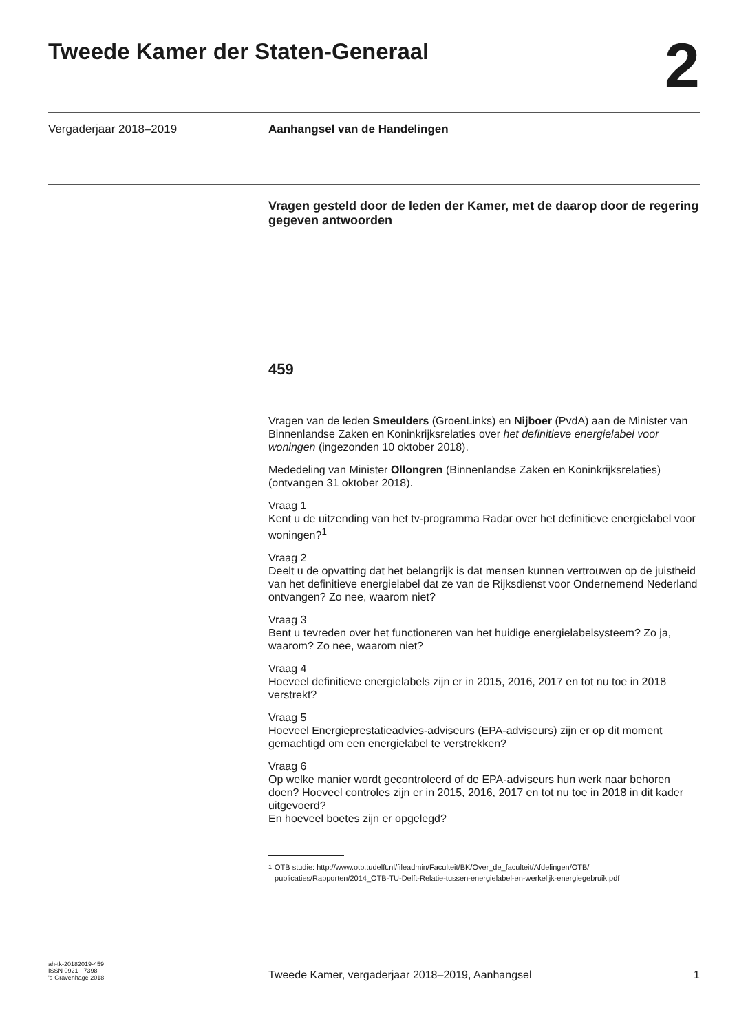Tweede Kamer der Staten-Generaal
2
Vergaderjaar 2018–2019 Aanhangsel van de Handelingen
Vragen gesteld door de leden der Kamer, met de daarop door de regering gegeven antwoorden
459
Vragen van de leden Smeulders (GroenLinks) en Nijboer (PvdA) aan de Minister van Binnenlandse Zaken en Koninkrijksrelaties over het definitieve energielabel voor woningen (ingezonden 10 oktober 2018).
Mededeling van Minister Ollongren (Binnenlandse Zaken en Koninkrijksrelaties) (ontvangen 31 oktober 2018).
Vraag 1
Kent u de uitzending van het tv-programma Radar over het definitieve energielabel voor woningen?<sup>1</sup>
Vraag 2
Deelt u de opvatting dat het belangrijk is dat mensen kunnen vertrouwen op de juistheid van het definitieve energielabel dat ze van de Rijksdienst voor Ondernemend Nederland ontvangen? Zo nee, waarom niet?
Vraag 3
Bent u tevreden over het functioneren van het huidige energielabelsysteem? Zo ja, waarom? Zo nee, waarom niet?
Vraag 4
Hoeveel definitieve energielabels zijn er in 2015, 2016, 2017 en tot nu toe in 2018 verstrekt?
Vraag 5
Hoeveel Energieprestatieadvies-adviseurs (EPA-adviseurs) zijn er op dit moment gemachtigd om een energielabel te verstrekken?
Vraag 6
Op welke manier wordt gecontroleerd of de EPA-adviseurs hun werk naar behoren doen? Hoeveel controles zijn er in 2015, 2016, 2017 en tot nu toe in 2018 in dit kader uitgevoerd?
En hoeveel boetes zijn er opgelegd?
<sup>1</sup> OTB studie: http://www.otb.tudelft.nl/fileadmin/Faculteit/BK/Over_de_faculteit/Afdelingen/OTB/ publicaties/Rapporten/2014_OTB-TU-Delft-Relatie-tussen-energielabel-en-werkelijk-energiegebruik.pdf
ah-tk-20182019-459
ISSN 0921 - 7398
's-Gravenhage 2018
Tweede Kamer, vergaderjaar 2018–2019, Aanhangsel
1